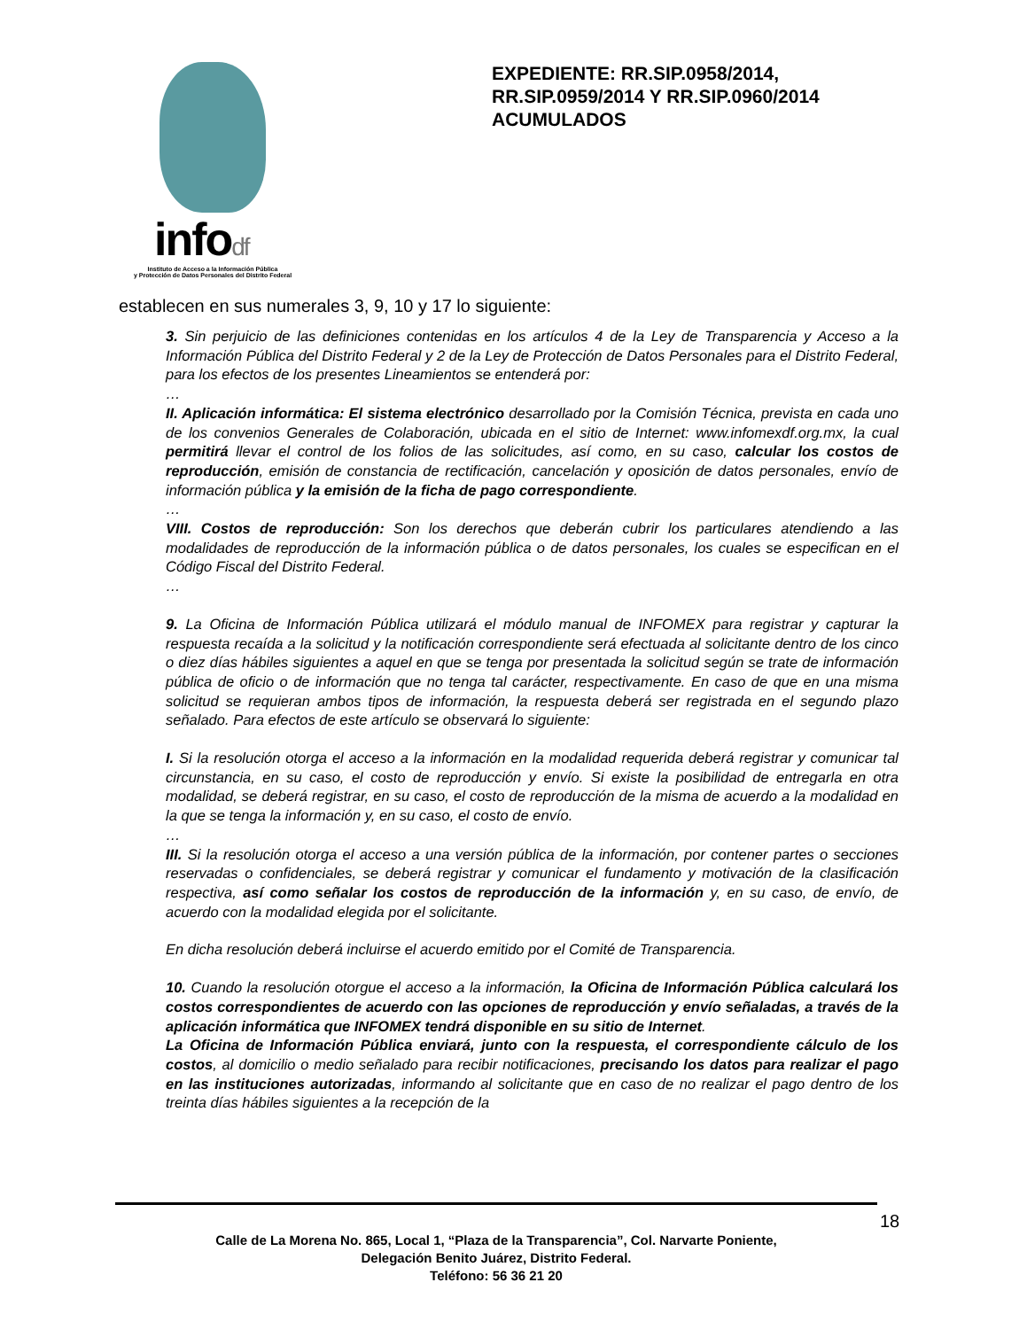infodf
Instituto de Acceso a la Información Pública
y Protección de Datos Personales del Distrito Federal
EXPEDIENTE: RR.SIP.0958/2014, RR.SIP.0959/2014 Y RR.SIP.0960/2014 ACUMULADOS
establecen en sus numerales 3, 9, 10 y 17 lo siguiente:
3. Sin perjuicio de las definiciones contenidas en los artículos 4 de la Ley de Transparencia y Acceso a la Información Pública del Distrito Federal y 2 de la Ley de Protección de Datos Personales para el Distrito Federal, para los efectos de los presentes Lineamientos se entenderá por:
…
II. Aplicación informática: El sistema electrónico desarrollado por la Comisión Técnica, prevista en cada uno de los convenios Generales de Colaboración, ubicada en el sitio de Internet: www.infomexdf.org.mx, la cual permitirá llevar el control de los folios de las solicitudes, así como, en su caso, calcular los costos de reproducción, emisión de constancia de rectificación, cancelación y oposición de datos personales, envío de información pública y la emisión de la ficha de pago correspondiente.
…
VIII. Costos de reproducción: Son los derechos que deberán cubrir los particulares atendiendo a las modalidades de reproducción de la información pública o de datos personales, los cuales se especifican en el Código Fiscal del Distrito Federal.
…
9. La Oficina de Información Pública utilizará el módulo manual de INFOMEX para registrar y capturar la respuesta recaída a la solicitud y la notificación correspondiente será efectuada al solicitante dentro de los cinco o diez días hábiles siguientes a aquel en que se tenga por presentada la solicitud según se trate de información pública de oficio o de información que no tenga tal carácter, respectivamente. En caso de que en una misma solicitud se requieran ambos tipos de información, la respuesta deberá ser registrada en el segundo plazo señalado. Para efectos de este artículo se observará lo siguiente:
I. Si la resolución otorga el acceso a la información en la modalidad requerida deberá registrar y comunicar tal circunstancia, en su caso, el costo de reproducción y envío. Si existe la posibilidad de entregarla en otra modalidad, se deberá registrar, en su caso, el costo de reproducción de la misma de acuerdo a la modalidad en la que se tenga la información y, en su caso, el costo de envío.
…
III. Si la resolución otorga el acceso a una versión pública de la información, por contener partes o secciones reservadas o confidenciales, se deberá registrar y comunicar el fundamento y motivación de la clasificación respectiva, así como señalar los costos de reproducción de la información y, en su caso, de envío, de acuerdo con la modalidad elegida por el solicitante.
En dicha resolución deberá incluirse el acuerdo emitido por el Comité de Transparencia.
10. Cuando la resolución otorgue el acceso a la información, la Oficina de Información Pública calculará los costos correspondientes de acuerdo con las opciones de reproducción y envío señaladas, a través de la aplicación informática que INFOMEX tendrá disponible en su sitio de Internet.
La Oficina de Información Pública enviará, junto con la respuesta, el correspondiente cálculo de los costos, al domicilio o medio señalado para recibir notificaciones, precisando los datos para realizar el pago en las instituciones autorizadas, informando al solicitante que en caso de no realizar el pago dentro de los treinta días hábiles siguientes a la recepción de la
18
Calle de La Morena No. 865, Local 1, “Plaza de la Transparencia”, Col. Narvarte Poniente,
Delegación Benito Juárez, Distrito Federal.
Teléfono: 56 36 21 20